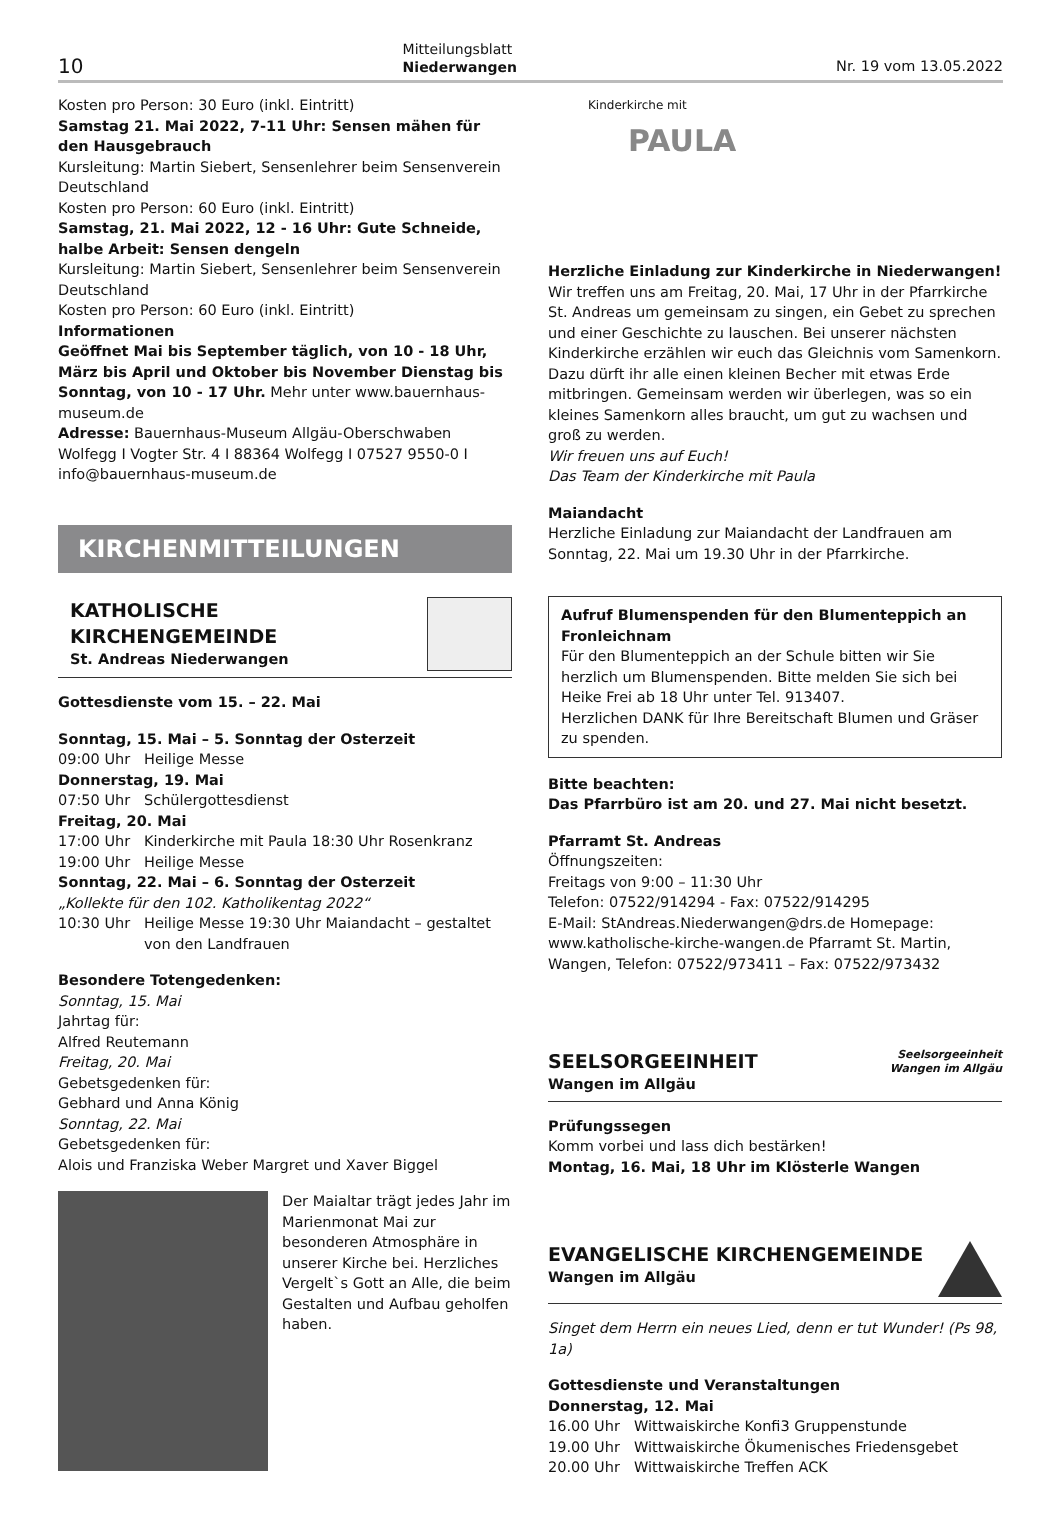10
Mitteilungsblatt
Niederwangen
Nr. 19 vom 13.05.2022
Kosten pro Person: 30 Euro (inkl. Eintritt)
Samstag 21. Mai 2022, 7-11 Uhr: Sensen mähen für den Hausgebrauch
Kursleitung: Martin Siebert, Sensenlehrer beim Sensenverein Deutschland
Kosten pro Person: 60 Euro (inkl. Eintritt)
Samstag, 21. Mai 2022, 12 - 16 Uhr: Gute Schneide, halbe Arbeit: Sensen dengeln
Kursleitung: Martin Siebert, Sensenlehrer beim Sensenverein Deutschland
Kosten pro Person: 60 Euro (inkl. Eintritt)
Informationen
Geöffnet Mai bis September täglich, von 10 - 18 Uhr, März bis April und Oktober bis November Dienstag bis Sonntag, von 10 - 17 Uhr. Mehr unter www.bauernhaus-museum.de
Adresse: Bauernhaus-Museum Allgäu-Oberschwaben Wolfegg I Vogter Str. 4 I 88364 Wolfegg I 07527 9550-0 I info@bauernhaus-museum.de
KIRCHENMITTEILUNGEN
KATHOLISCHE KIRCHENGEMEINDE
St. Andreas Niederwangen
Gottesdienste vom 15. – 22. Mai
Sonntag, 15. Mai – 5. Sonntag der Osterzeit
09:00 Uhr Heilige Messe
Donnerstag, 19. Mai
07:50 Uhr Schülergottesdienst
Freitag, 20. Mai
17:00 Uhr Kinderkirche mit Paula 18:30 Uhr Rosenkranz
19:00 Uhr Heilige Messe
Sonntag, 22. Mai – 6. Sonntag der Osterzeit
„Kollekte für den 102. Katholikentag 2022“
10:30 Uhr Heilige Messe 19:30 Uhr Maiandacht – gestaltet von den Landfrauen
Besondere Totengedenken:
Sonntag, 15. Mai
Jahrtag für:
Alfred Reutemann
Freitag, 20. Mai
Gebetsgedenken für:
Gebhard und Anna König
Sonntag, 22. Mai
Gebetsgedenken für:
Alois und Franziska Weber Margret und Xaver Biggel
Der Maialtar trägt jedes Jahr im Marienmonat Mai zur besonderen Atmosphäre in unserer Kirche bei. Herzliches Vergelt`s Gott an Alle, die beim Gestalten und Aufbau geholfen haben.
Kinderkirche mit
PAULA
Herzliche Einladung zur Kinderkirche in Niederwangen!
Wir treffen uns am Freitag, 20. Mai, 17 Uhr in der Pfarrkirche St. Andreas um gemeinsam zu singen, ein Gebet zu sprechen und einer Geschichte zu lauschen. Bei unserer nächsten Kinderkirche erzählen wir euch das Gleichnis vom Samenkorn.
Dazu dürft ihr alle einen kleinen Becher mit etwas Erde mitbringen. Gemeinsam werden wir überlegen, was so ein kleines Samenkorn alles braucht, um gut zu wachsen und groß zu werden.
Wir freuen uns auf Euch!
Das Team der Kinderkirche mit Paula
Maiandacht
Herzliche Einladung zur Maiandacht der Landfrauen am Sonntag, 22. Mai um 19.30 Uhr in der Pfarrkirche.
Aufruf Blumenspenden für den Blumenteppich an Fronleichnam
Für den Blumenteppich an der Schule bitten wir Sie herzlich um Blumenspenden. Bitte melden Sie sich bei Heike Frei ab 18 Uhr unter Tel. 913407.
Herzlichen DANK für Ihre Bereitschaft Blumen und Gräser zu spenden.
Bitte beachten:
Das Pfarrbüro ist am 20. und 27. Mai nicht besetzt.
Pfarramt St. Andreas
Öffnungszeiten:
Freitags von 9:00 – 11:30 Uhr
Telefon: 07522/914294 - Fax: 07522/914295
E-Mail: StAndreas.Niederwangen@drs.de Homepage: www.katholische-kirche-wangen.de Pfarramt St. Martin, Wangen, Telefon: 07522/973411 – Fax: 07522/973432
SEELSORGEEINHEIT
Wangen im Allgäu
Seelsorgeeinheit
Wangen im Allgäu
Prüfungssegen
Komm vorbei und lass dich bestärken!
Montag, 16. Mai, 18 Uhr im Klösterle Wangen
EVANGELISCHE KIRCHENGEMEINDE
Wangen im Allgäu
Singet dem Herrn ein neues Lied, denn er tut Wunder! (Ps 98, 1a)
Gottesdienste und Veranstaltungen
Donnerstag, 12. Mai
16.00 Uhr Wittwaiskirche Konfi3 Gruppenstunde
19.00 Uhr Wittwaiskirche Ökumenisches Friedensgebet
20.00 Uhr Wittwaiskirche Treffen ACK